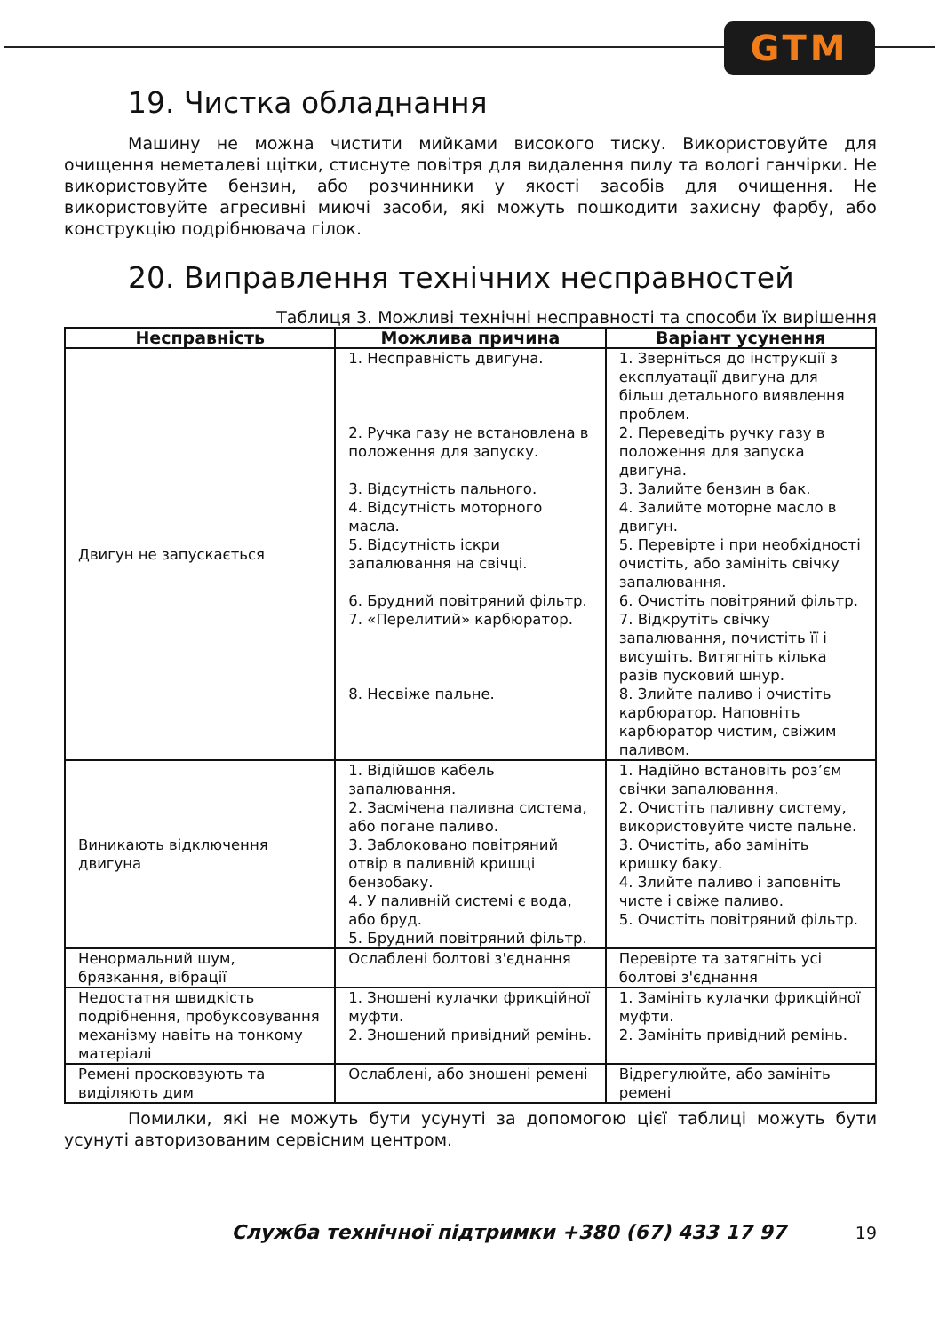GTM
19. Чистка обладнання
Машину не можна чистити мийками високого тиску. Використовуйте для очищення неметалеві щітки, стиснуте повітря для видалення пилу та вологі ганчірки. Не використовуйте бензин, або розчинники у якості засобів для очищення. Не використовуйте агресивні миючі засоби, які можуть пошкодити захисну фарбу, або конструкцію подрібнювача гілок.
20. Виправлення технічних несправностей
Таблиця 3. Можливі технічні несправності та способи їх вирішення
| Несправність | Можлива причина | Варіант усунення |
| --- | --- | --- |
| Двигун не запускається | 1. Несправність двигуна. 2. Ручка газу не встановлена в положення для запуску. 3. Відсутність пального. 4. Відсутність моторного масла. 5. Відсутність іскри запалювання на свічці. 6. Брудний повітряний фільтр. 7. «Перелитий» карбюратор. 8. Несвіже пальне. | 1. Зверніться до інструкції з експлуатації двигуна для більш детального виявлення проблем. 2. Переведіть ручку газу в положення для запуска двигуна. 3. Залийте бензин в бак. 4. Залийте моторне масло в двигун. 5. Перевірте і при необхідності очистіть, або замініть свічку запалювання. 6. Очистіть повітряний фільтр. 7. Відкрутіть свічку запалювання, почистіть її і висушіть. Витягніть кілька разів пусковий шнур. 8. Злийте паливо і очистіть карбюратор. Наповніть карбюратор чистим, свіжим паливом. |
| Виникають відключення двигуна | 1. Відійшов кабель запалювання. 2. Засмічена паливна система, або погане паливо. 3. Заблоковано повітряний отвір в паливній кришці бензобаку. 4. У паливній системі є вода, або бруд. 5. Брудний повітряний фільтр. | 1. Надійно встановіть роз’єм свічки запалювання. 2. Очистіть паливну систему, використовуйте чисте пальне. 3. Очистіть, або замініть кришку баку. 4. Злийте паливо і заповніть чисте і свіже паливо. 5. Очистіть повітряний фільтр. |
| Ненормальний шум, брязкання, вібрації | Ослаблені болтові з'єднання | Перевірте та затягніть усі болтові з'єднання |
| Недостатня швидкість подрібнення, пробуксовування механізму навіть на тонкому матеріалі | 1. Зношені кулачки фрикційної муфти. 2. Зношений привідний ремінь. | 1. Замініть кулачки фрикційної муфти. 2. Замініть привідний ремінь. |
| Ремені просковзують та виділяють дим | Ослаблені, або зношені ремені | Відрегулюйте, або замініть ремені |
Помилки, які не можуть бути усунуті за допомогою цієї таблиці можуть бути усунуті авторизованим сервісним центром.
Служба технічної підтримки +380 (67) 433 17 97 19